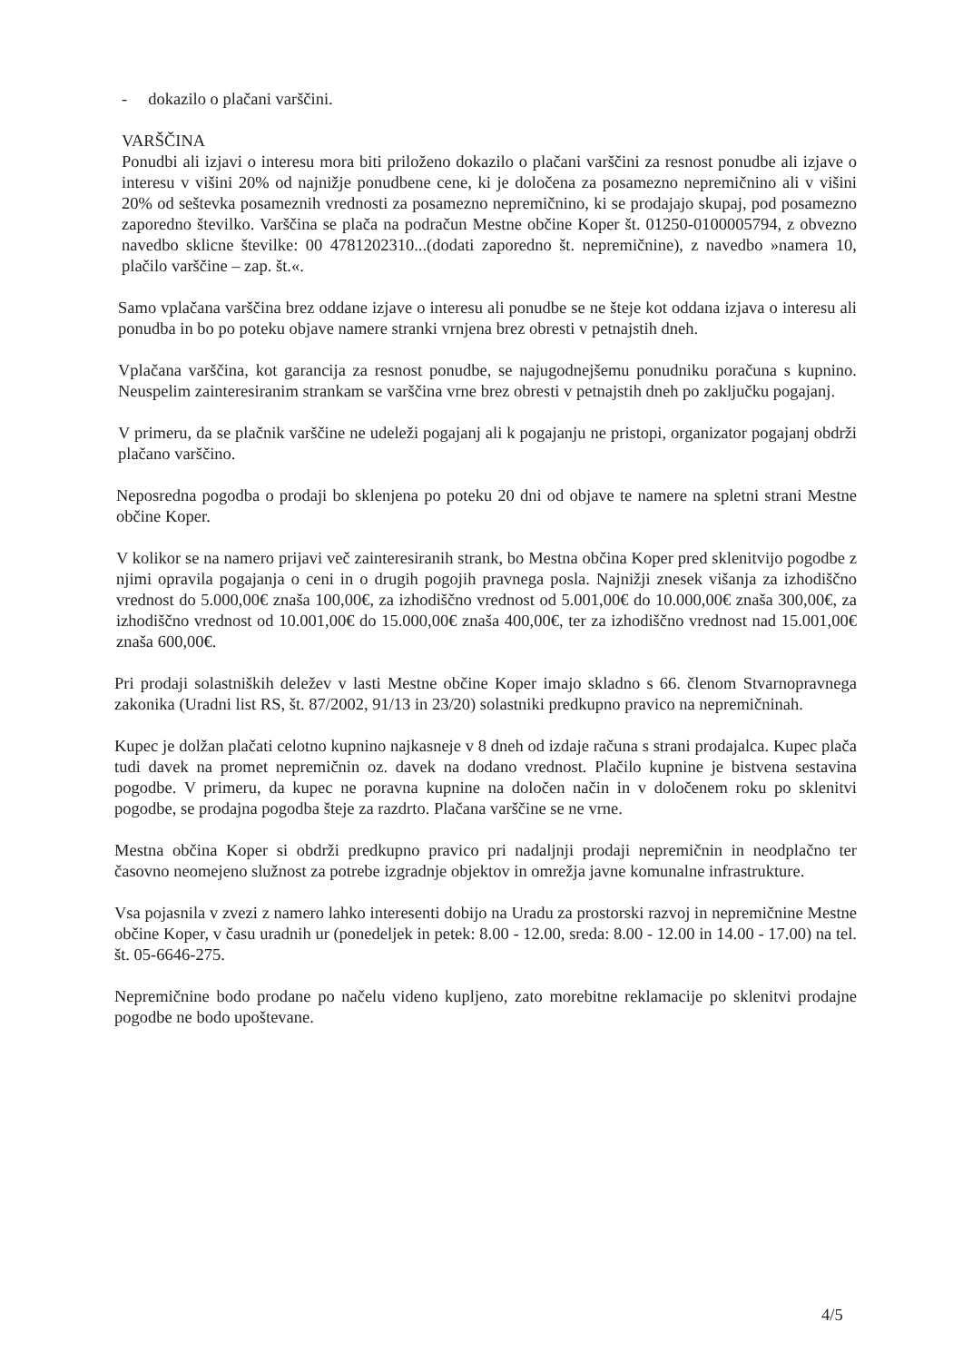- dokazilo o plačani varščini.
VARŠČINA
Ponudbi ali izjavi o interesu mora biti priloženo dokazilo o plačani varščini za resnost ponudbe ali izjave o interesu v višini 20% od najnižje ponudbene cene, ki je določena za posamezno nepremičnino ali v višini 20% od seštevka posameznih vrednosti za posamezno nepremičnino, ki se prodajajo skupaj, pod posamezno zaporedno številko. Varščina se plača na podračun Mestne občine Koper št. 01250-0100005794, z obvezno navedbo sklicne številke: 00 4781202310...(dodati zaporedno št. nepremičnine), z navedbo »namera 10, plačilo varščine – zap. št.«.
Samo vplačana varščina brez oddane izjave o interesu ali ponudbe se ne šteje kot oddana izjava o interesu ali ponudba in bo po poteku objave namere stranki vrnjena brez obresti v petnajstih dneh.
Vplačana varščina, kot garancija za resnost ponudbe, se najugodnejšemu ponudniku poračuna s kupnino. Neuspelim zainteresiranim strankam se varščina vrne brez obresti v petnajstih dneh po zaključku pogajanj.
V primeru, da se plačnik varščine ne udeleži pogajanj ali k pogajanju ne pristopi, organizator pogajanj obdrži plačano varščino.
Neposredna pogodba o prodaji bo sklenjena po poteku 20 dni od objave te namere na spletni strani Mestne občine Koper.
V kolikor se na namero prijavi več zainteresiranih strank, bo Mestna občina Koper pred sklenitvijo pogodbe z njimi opravila pogajanja o ceni in o drugih pogojih pravnega posla. Najnižji znesek višanja za izhodiščno vrednost do 5.000,00€ znaša 100,00€, za izhodiščno vrednost od 5.001,00€ do 10.000,00€ znaša 300,00€, za izhodiščno vrednost od 10.001,00€ do 15.000,00€ znaša 400,00€, ter za izhodiščno vrednost nad 15.001,00€ znaša 600,00€.
Pri prodaji solastniških deležev v lasti Mestne občine Koper imajo skladno s 66. členom Stvarnopravnega zakonika (Uradni list RS, št. 87/2002, 91/13 in 23/20) solastniki predkupno pravico na nepremičninah.
Kupec je dolžan plačati celotno kupnino najkasneje v 8 dneh od izdaje računa s strani prodajalca. Kupec plača tudi davek na promet nepremičnin oz. davek na dodano vrednost. Plačilo kupnine je bistvena sestavina pogodbe. V primeru, da kupec ne poravna kupnine na določen način in v določenem roku po sklenitvi pogodbe, se prodajna pogodba šteje za razdrto. Plačana varščine se ne vrne.
Mestna občina Koper si obdrži predkupno pravico pri nadaljnji prodaji nepremičnin in neodplačno ter časovno neomejeno služnost za potrebe izgradnje objektov in omrežja javne komunalne infrastrukture.
Vsa pojasnila v zvezi z namero lahko interesenti dobijo na Uradu za prostorski razvoj in nepremičnine Mestne občine Koper, v času uradnih ur (ponedeljek in petek: 8.00 - 12.00, sreda: 8.00 - 12.00 in 14.00 - 17.00) na tel. št. 05-6646-275.
Nepremičnine bodo prodane po načelu videno kupljeno, zato morebitne reklamacije po sklenitvi prodajne pogodbe ne bodo upoštevane.
4/5